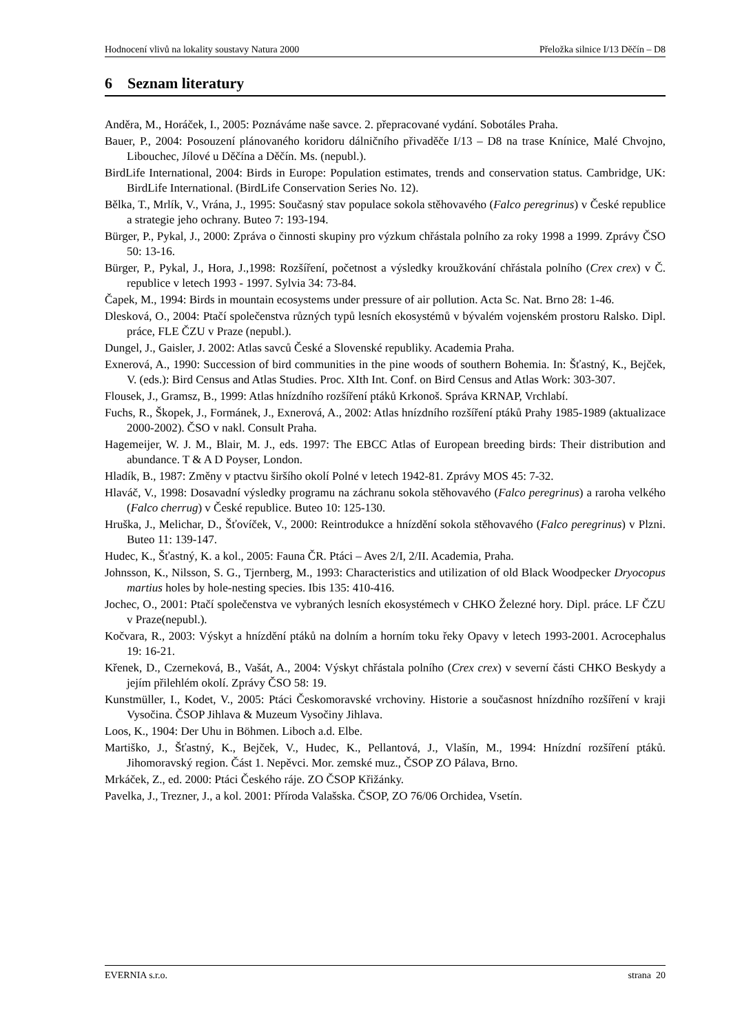Hodnocení vlivů na lokality soustavy Natura 2000 Přeložka silnice I/13 Děčín – D8
6 Seznam literatury
Anděra, M., Horáček, I., 2005: Poznáváme naše savce. 2. přepracované vydání. Sobotáles Praha.
Bauer, P., 2004: Posouzení plánovaného koridoru dálničního přivaděče I/13 – D8 na trase Knínice, Malé Chvojno, Libouchec, Jílové u Děčína a Děčín. Ms. (nepubl.).
BirdLife International, 2004: Birds in Europe: Population estimates, trends and conservation status. Cambridge, UK: BirdLife International. (BirdLife Conservation Series No. 12).
Bělka, T., Mrlík, V., Vrána, J., 1995: Současný stav populace sokola stěhovavého (Falco peregrinus) v České republice a strategie jeho ochrany. Buteo 7: 193-194.
Bürger, P., Pykal, J., 2000: Zpráva o činnosti skupiny pro výzkum chřástala polního za roky 1998 a 1999. Zprávy ČSO 50: 13-16.
Bürger, P., Pykal, J., Hora, J.,1998: Rozšíření, početnost a výsledky kroužkování chřástala polního (Crex crex) v Č. republice v letech 1993 - 1997. Sylvia 34: 73-84.
Čapek, M., 1994: Birds in mountain ecosystems under pressure of air pollution. Acta Sc. Nat. Brno 28: 1-46.
Dlesková, O., 2004: Ptačí společenstva různých typů lesních ekosystémů v bývalém vojenském prostoru Ralsko. Dipl. práce, FLE ČZU v Praze (nepubl.).
Dungel, J., Gaisler, J. 2002: Atlas savců České a Slovenské republiky. Academia Praha.
Exnerová, A., 1990: Succession of bird communities in the pine woods of southern Bohemia. In: Šťastný, K., Bejček, V. (eds.): Bird Census and Atlas Studies. Proc. XIth Int. Conf. on Bird Census and Atlas Work: 303-307.
Flousek, J., Gramsz, B., 1999: Atlas hnízdního rozšíření ptáků Krkonoš. Správa KRNAP, Vrchlabí.
Fuchs, R., Škopek, J., Formánek, J., Exnerová, A., 2002: Atlas hnízdního rozšíření ptáků Prahy 1985-1989 (aktualizace 2000-2002). ČSO v nakl. Consult Praha.
Hagemeijer, W. J. M., Blair, M. J., eds. 1997: The EBCC Atlas of European breeding birds: Their distribution and abundance. T & A D Poyser, London.
Hladík, B., 1987: Změny v ptactvu širšího okolí Polné v letech 1942-81. Zprávy MOS 45: 7-32.
Hlaváč, V., 1998: Dosavadní výsledky programu na záchranu sokola stěhovavého (Falco peregrinus) a raroha velkého (Falco cherrug) v České republice. Buteo 10: 125-130.
Hruška, J., Melichar, D., Šťovíček, V., 2000: Reintrodukce a hnízdění sokola stěhovavého (Falco peregrinus) v Plzni. Buteo 11: 139-147.
Hudec, K., Šťastný, K. a kol., 2005: Fauna ČR. Ptáci – Aves 2/I, 2/II. Academia, Praha.
Johnsson, K., Nilsson, S. G., Tjernberg, M., 1993: Characteristics and utilization of old Black Woodpecker Dryocopus martius holes by hole-nesting species. Ibis 135: 410-416.
Jochec, O., 2001: Ptačí společenstva ve vybraných lesních ekosystémech v CHKO Železné hory. Dipl. práce. LF ČZU v Praze(nepubl.).
Kočvara, R., 2003: Výskyt a hnízdění ptáků na dolním a horním toku řeky Opavy v letech 1993-2001. Acrocephalus 19: 16-21.
Křenek, D., Czerneková, B., Vašát, A., 2004: Výskyt chřástala polního (Crex crex) v severní části CHKO Beskydy a jejím přilehlém okolí. Zprávy ČSO 58: 19.
Kunstmüller, I., Kodet, V., 2005: Ptáci Českomoravské vrchoviny. Historie a současnost hnízdního rozšíření v kraji Vysočina. ČSOP Jihlava & Muzeum Vysočiny Jihlava.
Loos, K., 1904: Der Uhu in Böhmen. Liboch a.d. Elbe.
Martiško, J., Šťastný, K., Bejček, V., Hudec, K., Pellantová, J., Vlašín, M., 1994: Hnízdní rozšíření ptáků. Jihomoravský region. Část 1. Nepěvci. Mor. zemské muz., ČSOP ZO Pálava, Brno.
Mrkáček, Z., ed. 2000: Ptáci Českého ráje. ZO ČSOP Křižánky.
Pavelka, J., Trezner, J., a kol. 2001: Příroda Valašska. ČSOP, ZO 76/06 Orchidea, Vsetín.
EVERNIA s.r.o. strana 20